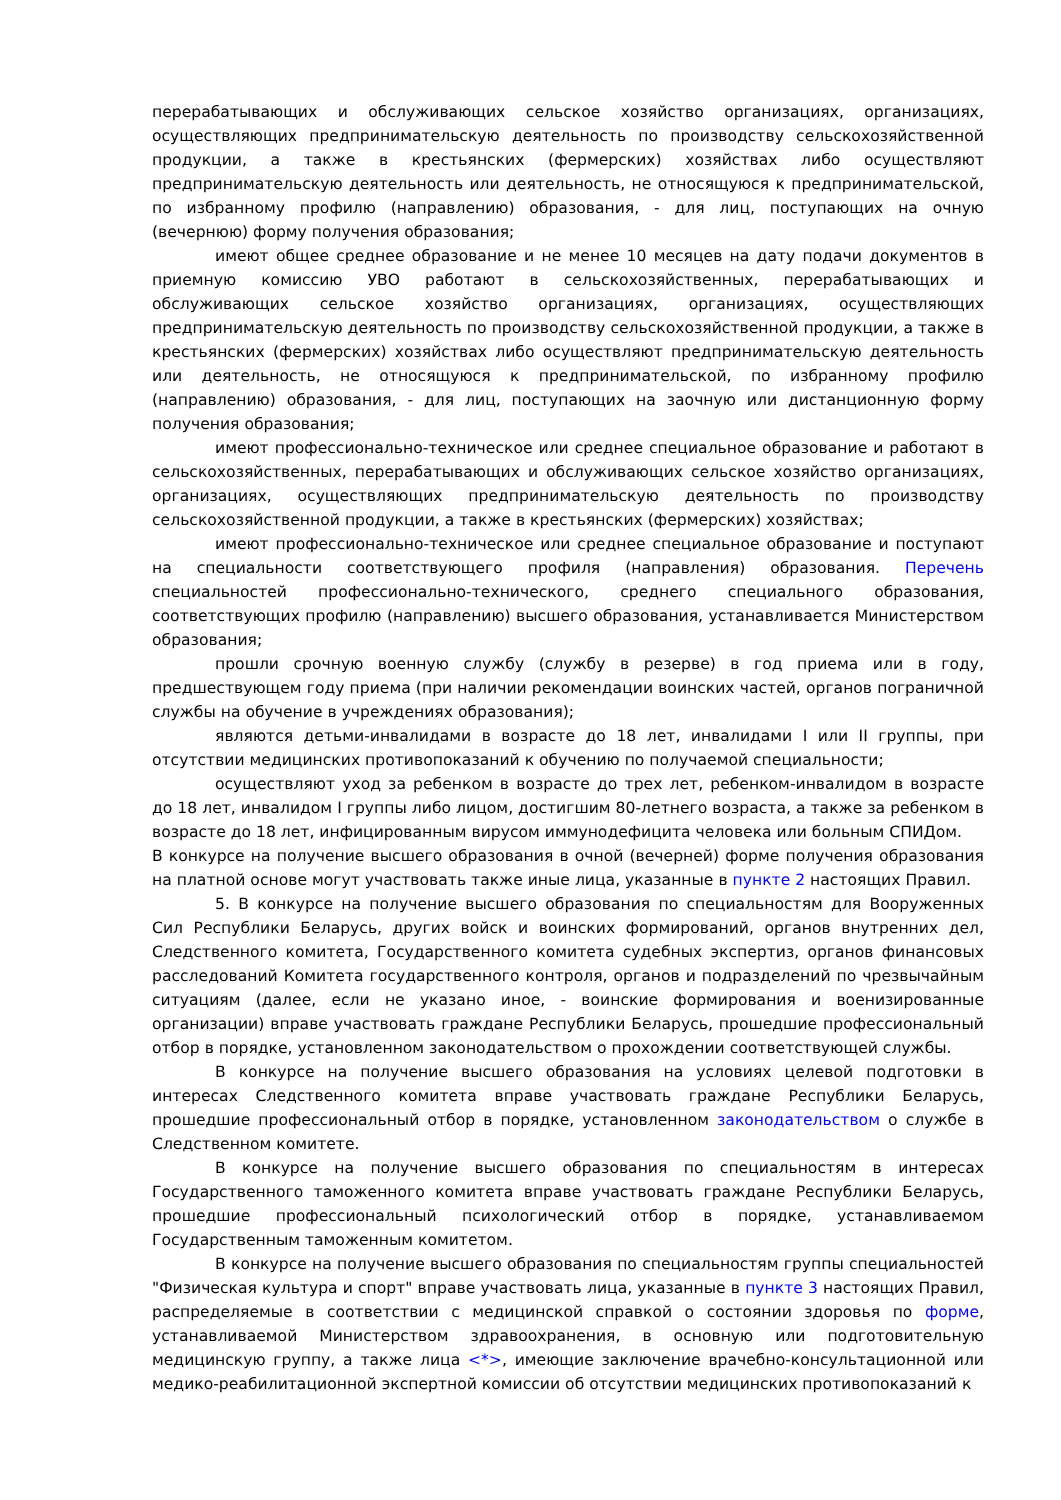перерабатывающих и обслуживающих сельское хозяйство организациях, организациях, осуществляющих предпринимательскую деятельность по производству сельскохозяйственной продукции, а также в крестьянских (фермерских) хозяйствах либо осуществляют предпринимательскую деятельность или деятельность, не относящуюся к предпринимательской, по избранному профилю (направлению) образования, - для лиц, поступающих на очную (вечернюю) форму получения образования;
имеют общее среднее образование и не менее 10 месяцев на дату подачи документов в приемную комиссию УВО работают в сельскохозяйственных, перерабатывающих и обслуживающих сельское хозяйство организациях, организациях, осуществляющих предпринимательскую деятельность по производству сельскохозяйственной продукции, а также в крестьянских (фермерских) хозяйствах либо осуществляют предпринимательскую деятельность или деятельность, не относящуюся к предпринимательской, по избранному профилю (направлению) образования, - для лиц, поступающих на заочную или дистанционную форму получения образования;
имеют профессионально-техническое или среднее специальное образование и работают в сельскохозяйственных, перерабатывающих и обслуживающих сельское хозяйство организациях, организациях, осуществляющих предпринимательскую деятельность по производству сельскохозяйственной продукции, а также в крестьянских (фермерских) хозяйствах;
имеют профессионально-техническое или среднее специальное образование и поступают на специальности соответствующего профиля (направления) образования. Перечень специальностей профессионально-технического, среднего специального образования, соответствующих профилю (направлению) высшего образования, устанавливается Министерством образования;
прошли срочную военную службу (службу в резерве) в год приема или в году, предшествующем году приема (при наличии рекомендации воинских частей, органов пограничной службы на обучение в учреждениях образования);
являются детьми-инвалидами в возрасте до 18 лет, инвалидами I или II группы, при отсутствии медицинских противопоказаний к обучению по получаемой специальности;
осуществляют уход за ребенком в возрасте до трех лет, ребенком-инвалидом в возрасте до 18 лет, инвалидом I группы либо лицом, достигшим 80-летнего возраста, а также за ребенком в возрасте до 18 лет, инфицированным вирусом иммунодефицита человека или больным СПИДом.
В конкурсе на получение высшего образования в очной (вечерней) форме получения образования на платной основе могут участвовать также иные лица, указанные в пункте 2 настоящих Правил.
5. В конкурсе на получение высшего образования по специальностям для Вооруженных Сил Республики Беларусь, других войск и воинских формирований, органов внутренних дел, Следственного комитета, Государственного комитета судебных экспертиз, органов финансовых расследований Комитета государственного контроля, органов и подразделений по чрезвычайным ситуациям (далее, если не указано иное, - воинские формирования и военизированные организации) вправе участвовать граждане Республики Беларусь, прошедшие профессиональный отбор в порядке, установленном законодательством о прохождении соответствующей службы.
В конкурсе на получение высшего образования на условиях целевой подготовки в интересах Следственного комитета вправе участвовать граждане Республики Беларусь, прошедшие профессиональный отбор в порядке, установленном законодательством о службе в Следственном комитете.
В конкурсе на получение высшего образования по специальностям в интересах Государственного таможенного комитета вправе участвовать граждане Республики Беларусь, прошедшие профессиональный психологический отбор в порядке, устанавливаемом Государственным таможенным комитетом.
В конкурсе на получение высшего образования по специальностям группы специальностей "Физическая культура и спорт" вправе участвовать лица, указанные в пункте 3 настоящих Правил, распределяемые в соответствии с медицинской справкой о состоянии здоровья по форме, устанавливаемой Министерством здравоохранения, в основную или подготовительную медицинскую группу, а также лица <*>, имеющие заключение врачебно-консультационной или медико-реабилитационной экспертной комиссии об отсутствии медицинских противопоказаний к